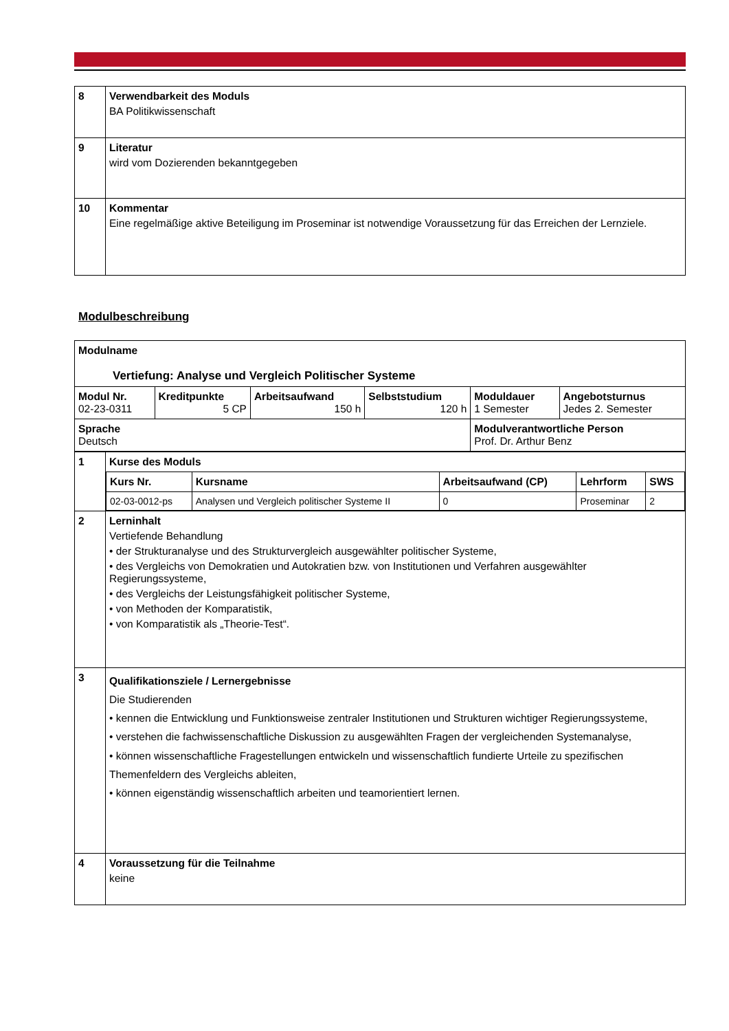| 8 | Verwendbarkeit des Moduls BA Politikwissenschaft |
| 9 | Literatur wird vom Dozierenden bekanntgegeben |
| 10 | Kommentar Eine regelmäßige aktive Beteiligung im Proseminar ist notwendige Voraussetzung für das Erreichen der Lernziele. |
Modulbeschreibung
| Modulname Vertiefung: Analyse und Vergleich Politischer Systeme | | | | | |
| Modul Nr. 02-23-0311 | Kreditpunkte 5 CP | Arbeitsaufwand 150 h | Selbststudium 120 h | Moduldauer 1 Semester | Angebotsturnus Jedes 2. Semester |
| Sprache Deutsch | | | | Modulverantwortliche Person Prof. Dr. Arthur Benz | |
| 1 | Kurse des Moduls / Kurs Nr. / Kursname / Arbeitsaufwand (CP) / Lehrform / SWS / / 02-03-0012-ps / Analysen und Vergleich politischer Systeme II / 0 / Proseminar / 2 / |
| 2 | Lerninhalt Vertiefende Behandlung • der Strukturanalyse und des Strukturvergleich ausgewählter politischer Systeme, • des Vergleichs von Demokratien und Autokratien bzw. von Institutionen und Verfahren ausgewählter Regierungssysteme, • des Vergleichs der Leistungsfähigkeit politischer Systeme, • von Methoden der Komparatistik, • von Komparatistik als „Theorie-Test“. |
| 3 | Qualifikationsziele / Lernergebnisse Die Studierenden • kennen die Entwicklung und Funktionsweise zentraler Institutionen und Strukturen wichtiger Regierungssysteme, • verstehen die fachwissenschaftliche Diskussion zu ausgewählten Fragen der vergleichenden Systemanalyse, • können wissenschaftliche Fragestellungen entwickeln und wissenschaftlich fundierte Urteile zu spezifischen Themenfeldern des Vergleichs ableiten, • können eigenständig wissenschaftlich arbeiten und teamorientiert lernen. |
| 4 | Voraussetzung für die Teilnahme keine |